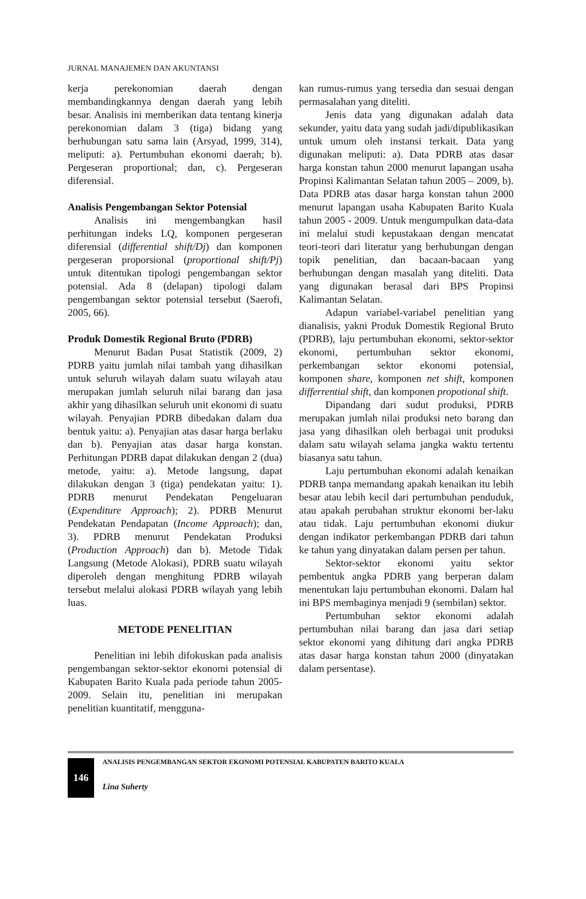JURNAL MANAJEMEN DAN AKUNTANSI
kerja perekonomian daerah dengan membandingkannya dengan daerah yang lebih besar. Analisis ini memberikan data tentang kinerja perekonomian dalam 3 (tiga) bidang yang berhubungan satu sama lain (Arsyad, 1999, 314), meliputi: a). Pertumbuhan ekonomi daerah; b). Pergeseran proportional; dan, c). Pergeseran diferensial.
Analisis Pengembangan Sektor Potensial
Analisis ini mengembangkan hasil perhitungan indeks LQ, komponen pergeseran diferensial (differential shift/Dj) dan komponen pergeseran proporsional (proportional shift/Pj) untuk ditentukan tipologi pengembangan sektor potensial. Ada 8 (delapan) tipologi dalam pengembangan sektor potensial tersebut (Saerofi, 2005, 66).
Produk Domestik Regional Bruto (PDRB)
Menurut Badan Pusat Statistik (2009, 2) PDRB yaitu jumlah nilai tambah yang dihasilkan untuk seluruh wilayah dalam suatu wilayah atau merupakan jumlah seluruh nilai barang dan jasa akhir yang dihasilkan seluruh unit ekonomi di suatu wilayah. Penyajian PDRB dibedakan dalam dua bentuk yaitu: a). Penyajian atas dasar harga berlaku dan b). Penyajian atas dasar harga konstan. Perhitungan PDRB dapat dilakukan dengan 2 (dua) metode, yaitu: a). Metode langsung, dapat dilakukan dengan 3 (tiga) pendekatan yaitu: 1). PDRB menurut Pendekatan Pengeluaran (Expenditure Approach); 2). PDRB Menurut Pendekatan Pendapatan (Income Approach); dan, 3). PDRB menurut Pendekatan Produksi (Production Approach) dan b). Metode Tidak Langsung (Metode Alokasi), PDRB suatu wilayah diperoleh dengan menghitung PDRB wilayah tersebut melalui alokasi PDRB wilayah yang lebih luas.
METODE PENELITIAN
Penelitian ini lebih difokuskan pada analisis pengembangan sektor-sektor ekonomi potensial di Kabupaten Barito Kuala pada periode tahun 2005-2009. Selain itu, penelitian ini merupakan penelitian kuantitatif, mengguna-
kan rumus-rumus yang tersedia dan sesuai dengan permasalahan yang diteliti.
Jenis data yang digunakan adalah data sekunder, yaitu data yang sudah jadi/dipublikasikan untuk umum oleh instansi terkait. Data yang digunakan meliputi: a). Data PDRB atas dasar harga konstan tahun 2000 menurut lapangan usaha Propinsi Kalimantan Selatan tahun 2005 – 2009, b). Data PDRB atas dasar harga konstan tahun 2000 menurut lapangan usaha Kabupaten Barito Kuala tahun 2005 - 2009. Untuk mengumpulkan data-data ini melalui studi kepustakaan dengan mencatat teori-teori dari literatur yang berhubungan dengan topik penelitian, dan bacaan-bacaan yang berhubungan dengan masalah yang diteliti. Data yang digunakan berasal dari BPS Propinsi Kalimantan Selatan.
Adapun variabel-variabel penelitian yang dianalisis, yakni Produk Domestik Regional Bruto (PDRB), laju pertumbuhan ekonomi, sektor-sektor ekonomi, pertumbuhan sektor ekonomi, perkembangan sektor ekonomi potensial, komponen share, komponen net shift, komponen differrential shift, dan komponen propotional shift.
Dipandang dari sudut produksi, PDRB merupakan jumlah nilai produksi neto barang dan jasa yang dihasilkan oleh berbagai unit produksi dalam satu wilayah selama jangka waktu tertentu biasanya satu tahun.
Laju pertumbuhan ekonomi adalah kenaikan PDRB tanpa memandang apakah kenaikan itu lebih besar atau lebih kecil dari pertumbuhan penduduk, atau apakah perubahan struktur ekonomi ber-laku atau tidak. Laju pertumbuhan ekonomi diukur dengan indikator perkembangan PDRB dari tahun ke tahun yang dinyatakan dalam persen per tahun.
Sektor-sektor ekonomi yaitu sektor pembentuk angka PDRB yang berperan dalam menentukan laju pertumbuhan ekonomi. Dalam hal ini BPS membaginya menjadi 9 (sembilan) sektor.
Pertumbuhan sektor ekonomi adalah pertumbuhan nilai barang dan jasa dari setiap sektor ekonomi yang dihitung dari angka PDRB atas dasar harga konstan tahun 2000 (dinyatakan dalam persentase).
146
ANALISIS PENGEMBANGAN SEKTOR EKONOMI POTENSIAL KABUPATEN BARITO KUALA
Lina Suherty